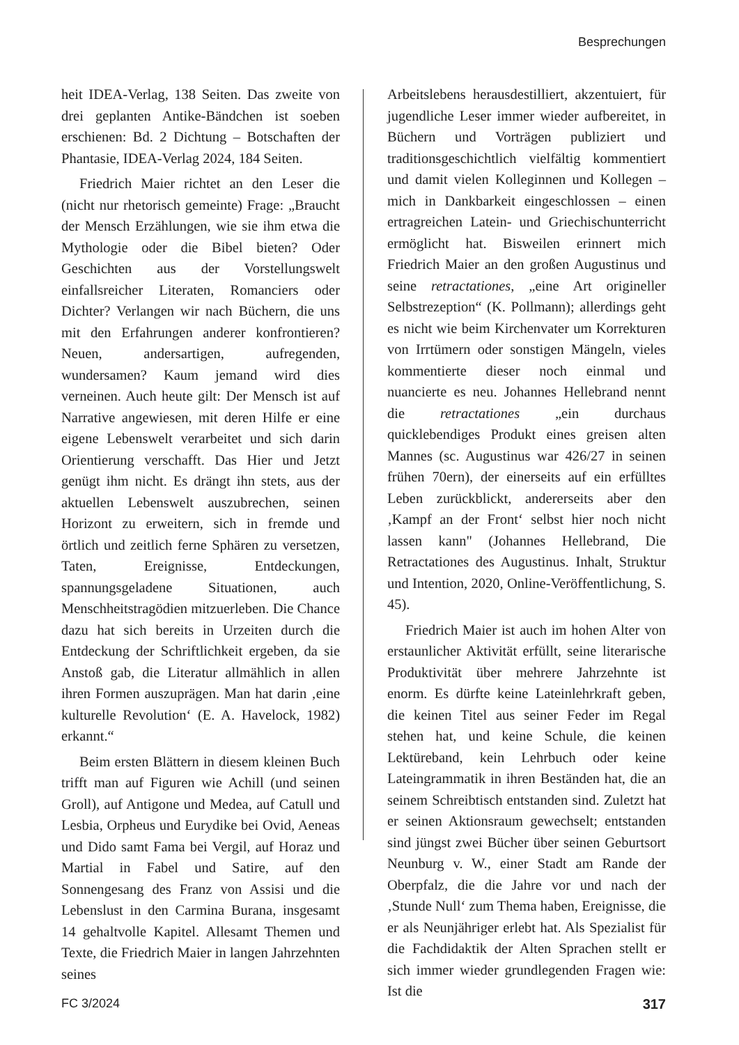Besprechungen
heit IDEA-Verlag, 138 Seiten. Das zweite von drei geplanten Antike-Bändchen ist soeben erschienen: Bd. 2 Dichtung – Botschaften der Phantasie, IDEA-Verlag 2024, 184 Seiten.
Friedrich Maier richtet an den Leser die (nicht nur rhetorisch gemeinte) Frage: „Braucht der Mensch Erzählungen, wie sie ihm etwa die Mythologie oder die Bibel bieten? Oder Geschichten aus der Vorstellungswelt einfallsreicher Literaten, Romanciers oder Dichter? Verlangen wir nach Büchern, die uns mit den Erfahrungen anderer konfrontieren? Neuen, andersartigen, aufregenden, wundersamen? Kaum jemand wird dies verneinen. Auch heute gilt: Der Mensch ist auf Narrative angewiesen, mit deren Hilfe er eine eigene Lebenswelt verarbeitet und sich darin Orientierung verschafft. Das Hier und Jetzt genügt ihm nicht. Es drängt ihn stets, aus der aktuellen Lebenswelt auszubrechen, seinen Horizont zu erweitern, sich in fremde und örtlich und zeitlich ferne Sphären zu versetzen, Taten, Ereignisse, Entdeckungen, spannungsgeladene Situationen, auch Menschheitstragödien mitzuerleben. Die Chance dazu hat sich bereits in Urzeiten durch die Entdeckung der Schriftlichkeit ergeben, da sie Anstoß gab, die Literatur allmählich in allen ihren Formen auszuprägen. Man hat darin ‚eine kulturelle Revolution‘ (E. A. Havelock, 1982) erkannt.“
Beim ersten Blättern in diesem kleinen Buch trifft man auf Figuren wie Achill (und seinen Groll), auf Antigone und Medea, auf Catull und Lesbia, Orpheus und Eurydike bei Ovid, Aeneas und Dido samt Fama bei Vergil, auf Horaz und Martial in Fabel und Satire, auf den Sonnengesang des Franz von Assisi und die Lebenslust in den Carmina Burana, insgesamt 14 gehaltvolle Kapitel. Allesamt Themen und Texte, die Friedrich Maier in langen Jahrzehnten seines
Arbeitslebens herausdestilliert, akzentuiert, für jugendliche Leser immer wieder aufbereitet, in Büchern und Vorträgen publiziert und traditionsgeschichtlich vielfältig kommentiert und damit vielen Kolleginnen und Kollegen – mich in Dankbarkeit eingeschlossen – einen ertragreichen Latein- und Griechischunterricht ermöglicht hat. Bisweilen erinnert mich Friedrich Maier an den großen Augustinus und seine retractationes, „eine Art origineller Selbstrezeption“ (K. Pollmann); allerdings geht es nicht wie beim Kirchenvater um Korrekturen von Irrtümern oder sonstigen Mängeln, vieles kommentierte dieser noch einmal und nuancierte es neu. Johannes Hellebrand nennt die retractationes „ein durchaus quicklebendiges Produkt eines greisen alten Mannes (sc. Augustinus war 426/27 in seinen frühen 70ern), der einerseits auf ein erfülltes Leben zurückblickt, andererseits aber den ‚Kampf an der Front‘ selbst hier noch nicht lassen kann" (Johannes Hellebrand, Die Retractationes des Augustinus. Inhalt, Struktur und Intention, 2020, Online-Veröffentlichung, S. 45).
Friedrich Maier ist auch im hohen Alter von erstaunlicher Aktivität erfüllt, seine literarische Produktivität über mehrere Jahrzehnte ist enorm. Es dürfte keine Lateinlehrkraft geben, die keinen Titel aus seiner Feder im Regal stehen hat, und keine Schule, die keinen Lektüreband, kein Lehrbuch oder keine Lateingrammatik in ihren Beständen hat, die an seinem Schreibtisch entstanden sind. Zuletzt hat er seinen Aktionsraum gewechselt; entstanden sind jüngst zwei Bücher über seinen Geburtsort Neunburg v. W., einer Stadt am Rande der Oberpfalz, die die Jahre vor und nach der ‚Stunde Null‘ zum Thema haben, Ereignisse, die er als Neunjähriger erlebt hat. Als Spezialist für die Fachdidaktik der Alten Sprachen stellt er sich immer wieder grundlegenden Fragen wie: Ist die
FC 3/2024 317